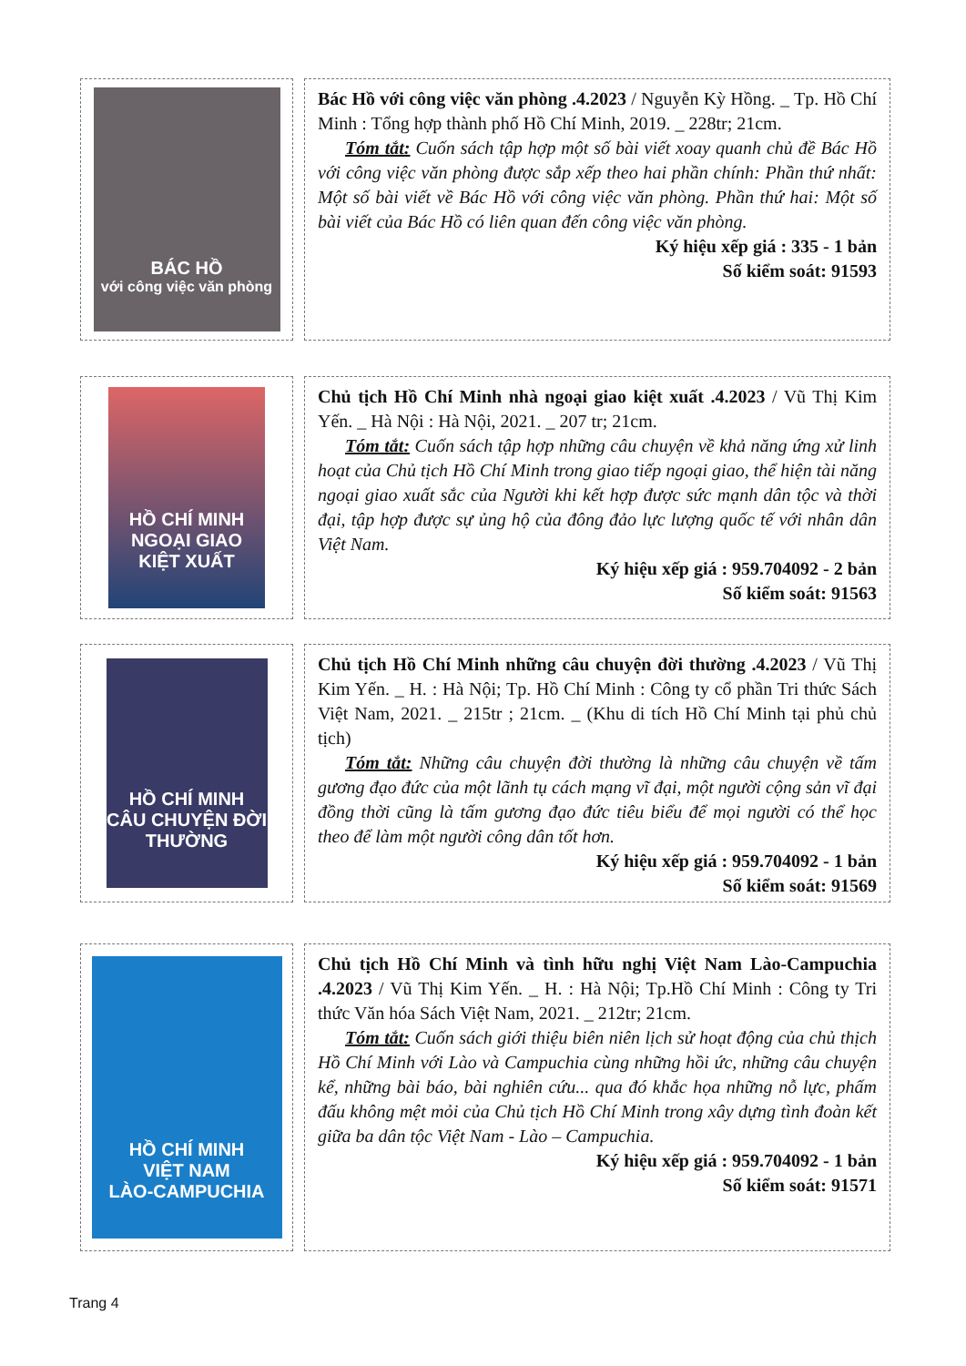BÁC HỒ
với công việc văn phòng
Bác Hồ với công việc văn phòng .4.2023 / Nguyễn Kỳ Hồng. _ Tp. Hồ Chí Minh : Tổng hợp thành phố Hồ Chí Minh, 2019. _ 228tr; 21cm.
Tóm tắt: Cuốn sách tập hợp một số bài viết xoay quanh chủ đề Bác Hồ với công việc văn phòng được sắp xếp theo hai phần chính: Phần thứ nhất: Một số bài viết về Bác Hồ với công việc văn phòng. Phần thứ hai: Một số bài viết của Bác Hồ có liên quan đến công việc văn phòng.
Ký hiệu xếp giá : 335 - 1 bản
Số kiểm soát: 91593
HỒ CHÍ MINH
NGOẠI GIAO KIỆT XUẤT
Chủ tịch Hồ Chí Minh nhà ngoại giao kiệt xuất .4.2023 / Vũ Thị Kim Yến. _ Hà Nội : Hà Nội, 2021. _ 207 tr; 21cm.
Tóm tắt: Cuốn sách tập hợp những câu chuyện về khả năng ứng xử linh hoạt của Chủ tịch Hồ Chí Minh trong giao tiếp ngoại giao, thể hiện tài năng ngoại giao xuất sắc của Người khi kết hợp được sức mạnh dân tộc và thời đại, tập hợp được sự ủng hộ của đông đảo lực lượng quốc tế với nhân dân Việt Nam.
Ký hiệu xếp giá : 959.704092 - 2 bản
Số kiểm soát: 91563
HỒ CHÍ MINH
CÂU CHUYỆN ĐỜI THƯỜNG
Chủ tịch Hồ Chí Minh những câu chuyện đời thường .4.2023 / Vũ Thị Kim Yến. _ H. : Hà Nội; Tp. Hồ Chí Minh : Công ty cổ phần Tri thức Sách Việt Nam, 2021. _ 215tr ; 21cm. _ (Khu di tích Hồ Chí Minh tại phủ chủ tịch)
Tóm tắt: Những câu chuyện đời thường là những câu chuyện về tấm gương đạo đức của một lãnh tụ cách mạng vĩ đại, một người cộng sản vĩ đại đồng thời cũng là tấm gương đạo đức tiêu biểu để mọi người có thể học theo để làm một người công dân tốt hơn.
Ký hiệu xếp giá : 959.704092 - 1 bản
Số kiểm soát: 91569
HỒ CHÍ MINH
VIỆT NAM
LÀO-CAMPUCHIA
Chủ tịch Hồ Chí Minh và tình hữu nghị Việt Nam Lào-Campuchia .4.2023 / Vũ Thị Kim Yến. _ H. : Hà Nội; Tp.Hồ Chí Minh : Công ty Tri thức Văn hóa Sách Việt Nam, 2021. _ 212tr; 21cm.
Tóm tắt: Cuốn sách giới thiệu biên niên lịch sử hoạt động của chủ thịch Hồ Chí Minh với Lào và Campuchia cùng những hồi ức, những câu chuyện kể, những bài báo, bài nghiên cứu... qua đó khắc họa những nỗ lực, phấm đấu không mệt mỏi của Chủ tịch Hồ Chí Minh trong xây dựng tình đoàn kết giữa ba dân tộc Việt Nam - Lào – Campuchia.
Ký hiệu xếp giá : 959.704092 - 1 bản
Số kiểm soát: 91571
Trang 4